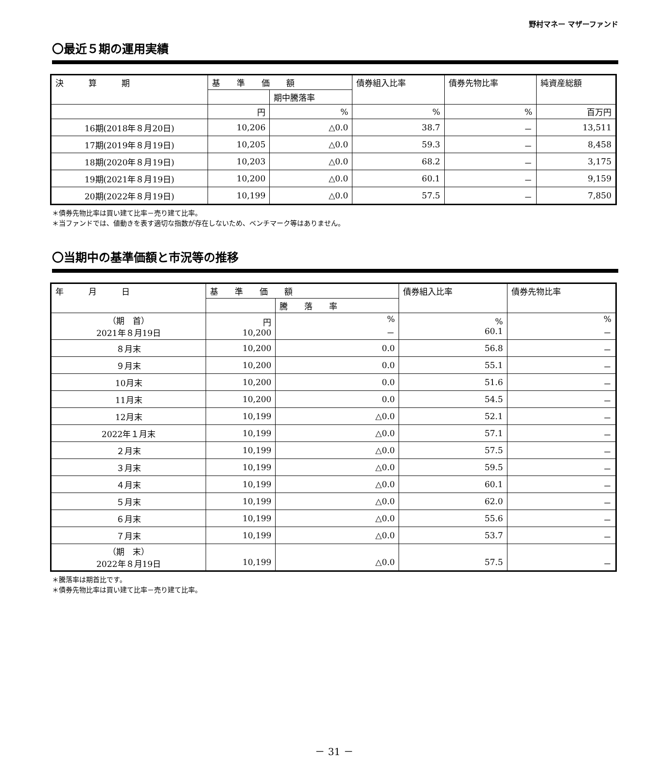野村マネー マザーファンド
〇最近５期の運用実績
| 決 算 期 | 基 準 価 額 | | 債券組入比率 | 債券先物比率 | 純資産総額 |
| --- | --- | --- | --- | --- | --- |
| | | 期中騰落率 | | | |
| | 円 | % | % | % | 百万円 |
| 16期(2018年８月20日) | 10,206 | △0.0 | 38.7 | － | 13,511 |
| 17期(2019年８月19日) | 10,205 | △0.0 | 59.3 | － | 8,458 |
| 18期(2020年８月19日) | 10,203 | △0.0 | 68.2 | － | 3,175 |
| 19期(2021年８月19日) | 10,200 | △0.0 | 60.1 | － | 9,159 |
| 20期(2022年８月19日) | 10,199 | △0.0 | 57.5 | － | 7,850 |
＊債券先物比率は買い建て比率－売り建て比率。
＊当ファンドでは、値動きを表す適切な指数が存在しないため、ベンチマーク等はありません。
〇当期中の基準価額と市況等の推移
| 年 月 日 | 基 準 価 額 | | 債券組入比率 | 債券先物比率 |
| --- | --- | --- | --- | --- |
| | | 騰 落 率 | | |
| （期 首） 2021年８月19日 | 円 10,200 | % － | % 60.1 | % － |
| ８月末 | 10,200 | 0.0 | 56.8 | － |
| ９月末 | 10,200 | 0.0 | 55.1 | － |
| 10月末 | 10,200 | 0.0 | 51.6 | － |
| 11月末 | 10,200 | 0.0 | 54.5 | － |
| 12月末 | 10,199 | △0.0 | 52.1 | － |
| 2022年１月末 | 10,199 | △0.0 | 57.1 | － |
| ２月末 | 10,199 | △0.0 | 57.5 | － |
| ３月末 | 10,199 | △0.0 | 59.5 | － |
| ４月末 | 10,199 | △0.0 | 60.1 | － |
| ５月末 | 10,199 | △0.0 | 62.0 | － |
| ６月末 | 10,199 | △0.0 | 55.6 | － |
| ７月末 | 10,199 | △0.0 | 53.7 | － |
| （期 末） 2022年８月19日 | 10,199 | △0.0 | 57.5 | － |
＊騰落率は期首比です。
＊債券先物比率は買い建て比率－売り建て比率。
－ 31 －